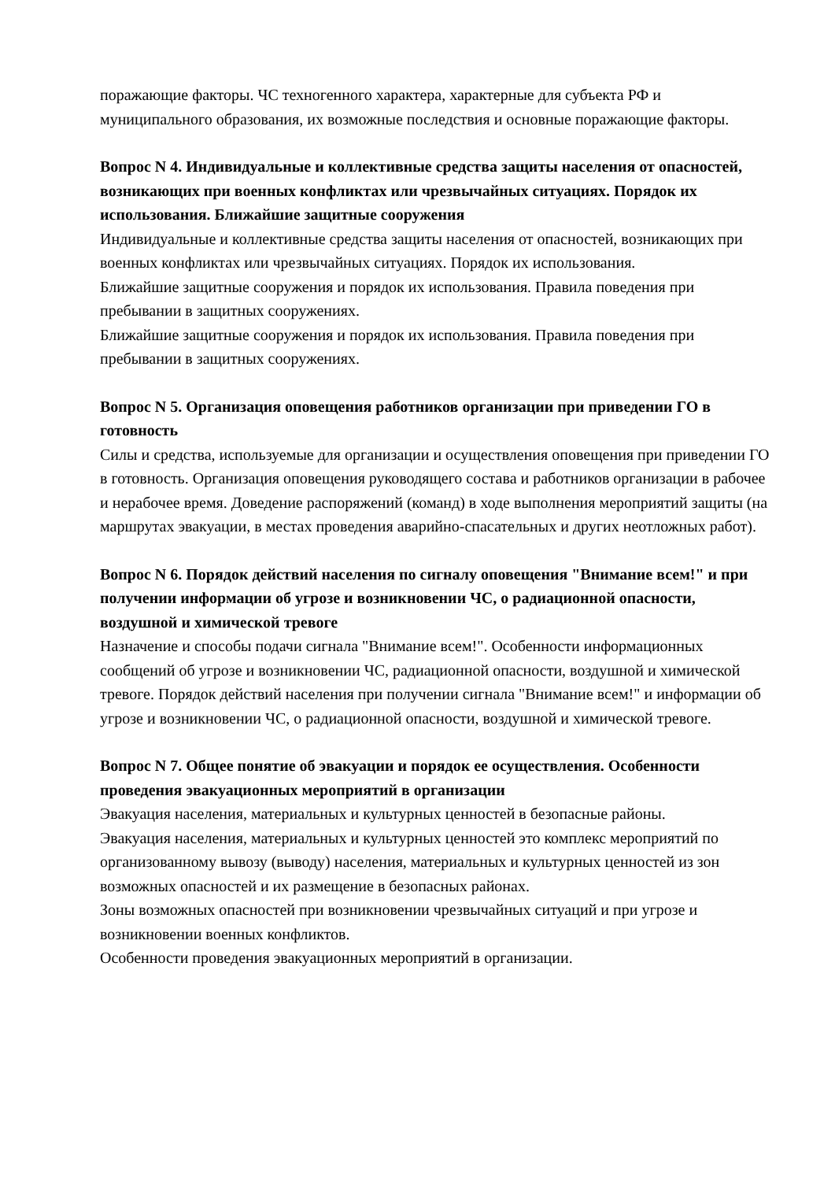поражающие факторы. ЧС техногенного характера, характерные для субъекта РФ и муниципального образования, их возможные последствия и основные поражающие факторы.
Вопрос N 4. Индивидуальные и коллективные средства защиты населения от опасностей, возникающих при военных конфликтах или чрезвычайных ситуациях. Порядок их использования. Ближайшие защитные сооружения
Индивидуальные и коллективные средства защиты населения от опасностей, возникающих при военных конфликтах или чрезвычайных ситуациях. Порядок их использования.
Ближайшие защитные сооружения и порядок их использования. Правила поведения при пребывании в защитных сооружениях.
Ближайшие защитные сооружения и порядок их использования. Правила поведения при пребывании в защитных сооружениях.
Вопрос N 5. Организация оповещения работников организации при приведении ГО в готовность
Силы и средства, используемые для организации и осуществления оповещения при приведении ГО в готовность. Организация оповещения руководящего состава и работников организации в рабочее и нерабочее время. Доведение распоряжений (команд) в ходе выполнения мероприятий защиты (на маршрутах эвакуации, в местах проведения аварийно-спасательных и других неотложных работ).
Вопрос N 6. Порядок действий населения по сигналу оповещения "Внимание всем!" и при получении информации об угрозе и возникновении ЧС, о радиационной опасности, воздушной и химической тревоге
Назначение и способы подачи сигнала "Внимание всем!". Особенности информационных сообщений об угрозе и возникновении ЧС, радиационной опасности, воздушной и химической тревоге. Порядок действий населения при получении сигнала "Внимание всем!" и информации об угрозе и возникновении ЧС, о радиационной опасности, воздушной и химической тревоге.
Вопрос N 7. Общее понятие об эвакуации и порядок ее осуществления. Особенности проведения эвакуационных мероприятий в организации
Эвакуация населения, материальных и культурных ценностей в безопасные районы.
Эвакуация населения, материальных и культурных ценностей это комплекс мероприятий по организованному вывозу (выводу) населения, материальных и культурных ценностей из зон возможных опасностей и их размещение в безопасных районах.
Зоны возможных опасностей при возникновении чрезвычайных ситуаций и при угрозе и возникновении военных конфликтов.
Особенности проведения эвакуационных мероприятий в организации.